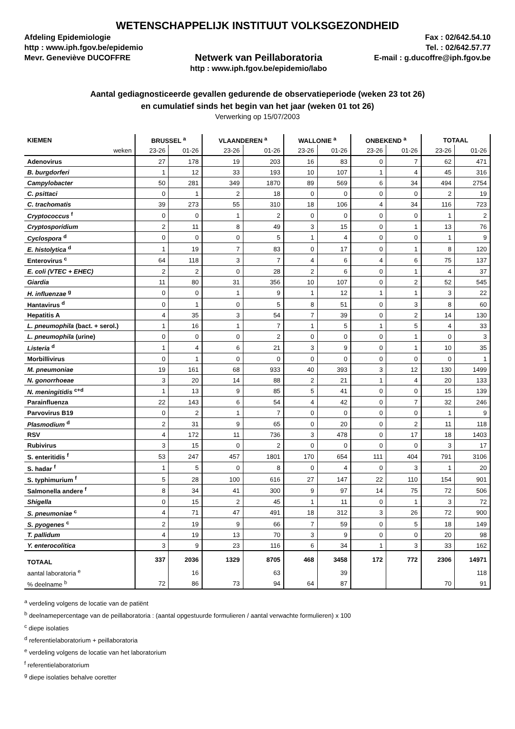WETENSCHAPPELIJK INSTITUUT VOLKSGEZONDHEID
Afdeling Epidemiologie
http : www.iph.fgov.be/epidemio
Mevr. Geneviève DUCOFFRE
Netwerk van Peillaboratoria
http : www.iph.fgov.be/epidemio/labo
Fax : 02/642.54.10
Tel. : 02/642.57.77
E-mail : g.ducoffre@iph.fgov.be
Aantal gediagnosticeerde gevallen gedurende de observatieperiode (weken 23 tot 26)
en cumulatief sinds het begin van het jaar (weken 01 tot 26)
Verwerking op 15/07/2003
| KIEMEN | BRUSSEL <sup>a</sup> | | VLAANDEREN <sup>a</sup> | | WALLONIE <sup>a</sup> | | ONBEKEND <sup>a</sup> | | TOTAAL | |
| --- | --- | --- | --- | --- | --- | --- | --- | --- | --- | --- |
| weken | 23-26 | 01-26 | 23-26 | 01-26 | 23-26 | 01-26 | 23-26 | 01-26 | 23-26 | 01-26 |
| Adenovirus | 27 | 178 | 19 | 203 | 16 | 83 | 0 | 7 | 62 | 471 |
| B. burgdorferi | 1 | 12 | 33 | 193 | 10 | 107 | 1 | 4 | 45 | 316 |
| Campylobacter | 50 | 281 | 349 | 1870 | 89 | 569 | 6 | 34 | 494 | 2754 |
| C. psittaci | 0 | 1 | 2 | 18 | 0 | 0 | 0 | 0 | 2 | 19 |
| C. trachomatis | 39 | 273 | 55 | 310 | 18 | 106 | 4 | 34 | 116 | 723 |
| Cryptococcus <sup>f</sup> | 0 | 0 | 1 | 2 | 0 | 0 | 0 | 0 | 1 | 2 |
| Cryptosporidium | 2 | 11 | 8 | 49 | 3 | 15 | 0 | 1 | 13 | 76 |
| Cyclospora <sup>d</sup> | 0 | 0 | 0 | 5 | 1 | 4 | 0 | 0 | 1 | 9 |
| E. histolytica <sup>d</sup> | 1 | 19 | 7 | 83 | 0 | 17 | 0 | 1 | 8 | 120 |
| Enterovirus <sup>c</sup> | 64 | 118 | 3 | 7 | 4 | 6 | 4 | 6 | 75 | 137 |
| E. coli (VTEC + EHEC) | 2 | 2 | 0 | 28 | 2 | 6 | 0 | 1 | 4 | 37 |
| Giardia | 11 | 80 | 31 | 356 | 10 | 107 | 0 | 2 | 52 | 545 |
| H. influenzae <sup>g</sup> | 0 | 0 | 1 | 9 | 1 | 12 | 1 | 1 | 3 | 22 |
| Hantavirus <sup>d</sup> | 0 | 1 | 0 | 5 | 8 | 51 | 0 | 3 | 8 | 60 |
| Hepatitis A | 4 | 35 | 3 | 54 | 7 | 39 | 0 | 2 | 14 | 130 |
| L. pneumophila (bact. + serol.) | 1 | 16 | 1 | 7 | 1 | 5 | 1 | 5 | 4 | 33 |
| L. pneumophila (urine) | 0 | 0 | 0 | 2 | 0 | 0 | 0 | 1 | 0 | 3 |
| Listeria <sup>d</sup> | 1 | 4 | 6 | 21 | 3 | 9 | 0 | 1 | 10 | 35 |
| Morbillivirus | 0 | 1 | 0 | 0 | 0 | 0 | 0 | 0 | 0 | 1 |
| M. pneumoniae | 19 | 161 | 68 | 933 | 40 | 393 | 3 | 12 | 130 | 1499 |
| N. gonorrhoeae | 3 | 20 | 14 | 88 | 2 | 21 | 1 | 4 | 20 | 133 |
| N. meningitidis <sup>c+d</sup> | 1 | 13 | 9 | 85 | 5 | 41 | 0 | 0 | 15 | 139 |
| Parainfluenza | 22 | 143 | 6 | 54 | 4 | 42 | 0 | 7 | 32 | 246 |
| Parvovirus B19 | 0 | 2 | 1 | 7 | 0 | 0 | 0 | 0 | 1 | 9 |
| Plasmodium <sup>d</sup> | 2 | 31 | 9 | 65 | 0 | 20 | 0 | 2 | 11 | 118 |
| RSV | 4 | 172 | 11 | 736 | 3 | 478 | 0 | 17 | 18 | 1403 |
| Rubivirus | 3 | 15 | 0 | 2 | 0 | 0 | 0 | 0 | 3 | 17 |
| S. enteritidis <sup>f</sup> | 53 | 247 | 457 | 1801 | 170 | 654 | 111 | 404 | 791 | 3106 |
| S. hadar <sup>f</sup> | 1 | 5 | 0 | 8 | 0 | 4 | 0 | 3 | 1 | 20 |
| S. typhimurium <sup>f</sup> | 5 | 28 | 100 | 616 | 27 | 147 | 22 | 110 | 154 | 901 |
| Salmonella andere <sup>f</sup> | 8 | 34 | 41 | 300 | 9 | 97 | 14 | 75 | 72 | 506 |
| Shigella | 0 | 15 | 2 | 45 | 1 | 11 | 0 | 1 | 3 | 72 |
| S. pneumoniae <sup>c</sup> | 4 | 71 | 47 | 491 | 18 | 312 | 3 | 26 | 72 | 900 |
| S. pyogenes <sup>c</sup> | 2 | 19 | 9 | 66 | 7 | 59 | 0 | 5 | 18 | 149 |
| T. pallidum | 4 | 19 | 13 | 70 | 3 | 9 | 0 | 0 | 20 | 98 |
| Y. enterocolitica | 3 | 9 | 23 | 116 | 6 | 34 | 1 | 3 | 33 | 162 |
| TOTAAL | 337 | 2036 | 1329 | 8705 | 468 | 3458 | 172 | 772 | 2306 | 14971 |
| aantal laboratoria <sup>e</sup> | | 16 | | 63 | | 39 | | | | 118 |
| % deelname <sup>b</sup> | 72 | 86 | 73 | 94 | 64 | 87 | | | 70 | 91 |
<sup>a</sup> verdeling volgens de locatie van de patiënt
<sup>b</sup> deelnamepercentage van de peillaboratoria : (aantal opgestuurde formulieren / aantal verwachte formulieren) x 100
<sup>c</sup> diepe isolaties
<sup>d</sup> referentielaboratorium + peillaboratoria
<sup>e</sup> verdeling volgens de locatie van het laboratorium
<sup>f</sup> referentielaboratorium
<sup>g</sup> diepe isolaties behalve ooretter